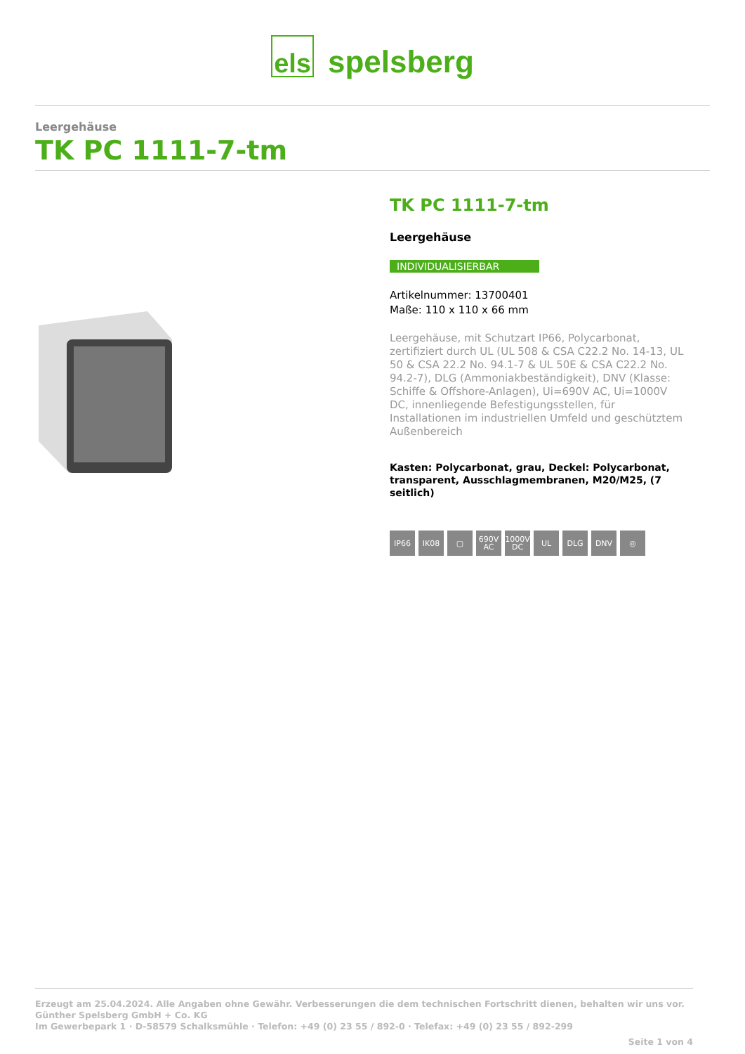els spelsberg
Leergehäuse
TK PC 1111-7-tm
TK PC 1111-7-tm
Leergehäuse
INDIVIDUALISIERBAR
Artikelnummer: 13700401
Maße: 110 x 110 x 66 mm
Leergehäuse, mit Schutzart IP66, Polycarbonat, zertifiziert durch UL (UL 508 & CSA C22.2 No. 14-13, UL 50 & CSA 22.2 No. 94.1-7 & UL 50E & CSA C22.2 No. 94.2-7), DLG (Ammoniakbeständigkeit), DNV (Klasse: Schiffe & Offshore-Anlagen), Ui=690V AC, Ui=1000V DC, innenliegende Befestigungsstellen, für Installationen im industriellen Umfeld und geschütztem Außenbereich
Kasten: Polycarbonat, grau, Deckel: Polycarbonat, transparent, Ausschlagmembranen, M20/M25, (7 seitlich)
IP66 IK08 ▢ 690V AC
1000V DC
UL DLG DNV ◎
Erzeugt am 25.04.2024. Alle Angaben ohne Gewähr. Verbesserungen die dem technischen Fortschritt dienen, behalten wir uns vor.
Günther Spelsberg GmbH + Co. KG
Im Gewerbepark 1 · D-58579 Schalksmühle · Telefon: +49 (0) 23 55 / 892-0 · Telefax: +49 (0) 23 55 / 892-299
Seite 1 von 4